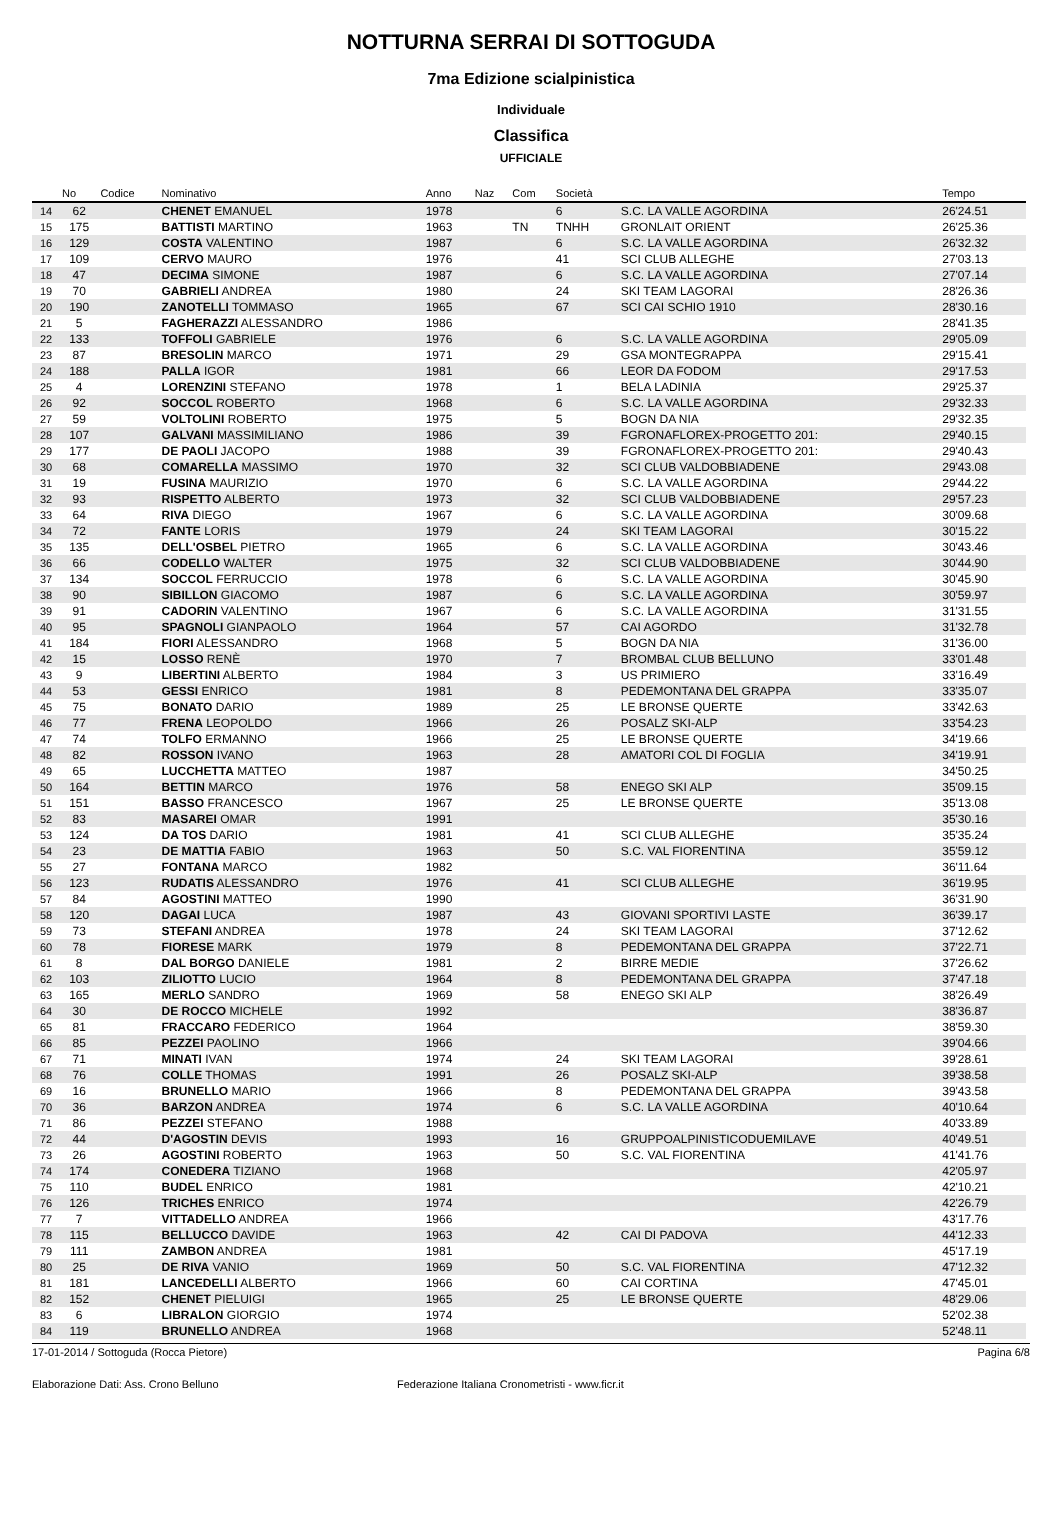NOTTURNA SERRAI DI SOTTOGUDA
7ma Edizione scialpinistica
Individuale
Classifica
UFFICIALE
| | No | Codice | Nominativo | Anno | Naz | Com | Società | | Tempo | |
| --- | --- | --- | --- | --- | --- | --- | --- | --- | --- | --- |
| 14 | 62 | | CHENET EMANUEL | 1978 | | | 6 | S.C. LA VALLE AGORDINA | 26'24.51 | |
| 15 | 175 | | BATTISTI MARTINO | 1963 | | TN | TNHH | GRONLAIT ORIENT | 26'25.36 | |
| 16 | 129 | | COSTA VALENTINO | 1987 | | | 6 | S.C. LA VALLE AGORDINA | 26'32.32 | |
| 17 | 109 | | CERVO MAURO | 1976 | | | 41 | SCI CLUB ALLEGHE | 27'03.13 | |
| 18 | 47 | | DECIMA SIMONE | 1987 | | | 6 | S.C. LA VALLE AGORDINA | 27'07.14 | |
| 19 | 70 | | GABRIELI ANDREA | 1980 | | | 24 | SKI TEAM LAGORAI | 28'26.36 | |
| 20 | 190 | | ZANOTELLI TOMMASO | 1965 | | | 67 | SCI CAI SCHIO 1910 | 28'30.16 | |
| 21 | 5 | | FAGHERAZZI ALESSANDRO | 1986 | | | | | 28'41.35 | |
| 22 | 133 | | TOFFOLI GABRIELE | 1976 | | | 6 | S.C. LA VALLE AGORDINA | 29'05.09 | |
| 23 | 87 | | BRESOLIN MARCO | 1971 | | | 29 | GSA MONTEGRAPPA | 29'15.41 | |
| 24 | 188 | | PALLA IGOR | 1981 | | | 66 | LEOR DA FODOM | 29'17.53 | |
| 25 | 4 | | LORENZINI STEFANO | 1978 | | | 1 | BELA LADINIA | 29'25.37 | |
| 26 | 92 | | SOCCOL ROBERTO | 1968 | | | 6 | S.C. LA VALLE AGORDINA | 29'32.33 | |
| 27 | 59 | | VOLTOLINI ROBERTO | 1975 | | | 5 | BOGN DA NIA | 29'32.35 | |
| 28 | 107 | | GALVANI MASSIMILIANO | 1986 | | | 39 | FGRONAFLOREX-PROGETTO 201: | 29'40.15 | |
| 29 | 177 | | DE PAOLI JACOPO | 1988 | | | 39 | FGRONAFLOREX-PROGETTO 201: | 29'40.43 | |
| 30 | 68 | | COMARELLA MASSIMO | 1970 | | | 32 | SCI CLUB VALDOBBIADENE | 29'43.08 | |
| 31 | 19 | | FUSINA MAURIZIO | 1970 | | | 6 | S.C. LA VALLE AGORDINA | 29'44.22 | |
| 32 | 93 | | RISPETTO ALBERTO | 1973 | | | 32 | SCI CLUB VALDOBBIADENE | 29'57.23 | |
| 33 | 64 | | RIVA DIEGO | 1967 | | | 6 | S.C. LA VALLE AGORDINA | 30'09.68 | |
| 34 | 72 | | FANTE LORIS | 1979 | | | 24 | SKI TEAM LAGORAI | 30'15.22 | |
| 35 | 135 | | DELL'OSBEL PIETRO | 1965 | | | 6 | S.C. LA VALLE AGORDINA | 30'43.46 | |
| 36 | 66 | | CODELLO WALTER | 1975 | | | 32 | SCI CLUB VALDOBBIADENE | 30'44.90 | |
| 37 | 134 | | SOCCOL FERRUCCIO | 1978 | | | 6 | S.C. LA VALLE AGORDINA | 30'45.90 | |
| 38 | 90 | | SIBILLON GIACOMO | 1987 | | | 6 | S.C. LA VALLE AGORDINA | 30'59.97 | |
| 39 | 91 | | CADORIN VALENTINO | 1967 | | | 6 | S.C. LA VALLE AGORDINA | 31'31.55 | |
| 40 | 95 | | SPAGNOLI GIANPAOLO | 1964 | | | 57 | CAI AGORDO | 31'32.78 | |
| 41 | 184 | | FIORI ALESSANDRO | 1968 | | | 5 | BOGN DA NIA | 31'36.00 | |
| 42 | 15 | | LOSSO RENÈ | 1970 | | | 7 | BROMBAL CLUB BELLUNO | 33'01.48 | |
| 43 | 9 | | LIBERTINI ALBERTO | 1984 | | | 3 | US PRIMIERO | 33'16.49 | |
| 44 | 53 | | GESSI ENRICO | 1981 | | | 8 | PEDEMONTANA DEL GRAPPA | 33'35.07 | |
| 45 | 75 | | BONATO DARIO | 1989 | | | 25 | LE BRONSE QUERTE | 33'42.63 | |
| 46 | 77 | | FRENA LEOPOLDO | 1966 | | | 26 | POSALZ SKI-ALP | 33'54.23 | |
| 47 | 74 | | TOLFO ERMANNO | 1966 | | | 25 | LE BRONSE QUERTE | 34'19.66 | |
| 48 | 82 | | ROSSON IVANO | 1963 | | | 28 | AMATORI COL DI FOGLIA | 34'19.91 | |
| 49 | 65 | | LUCCHETTA MATTEO | 1987 | | | | | 34'50.25 | |
| 50 | 164 | | BETTIN MARCO | 1976 | | | 58 | ENEGO SKI ALP | 35'09.15 | |
| 51 | 151 | | BASSO FRANCESCO | 1967 | | | 25 | LE BRONSE QUERTE | 35'13.08 | |
| 52 | 83 | | MASAREI OMAR | 1991 | | | | | 35'30.16 | |
| 53 | 124 | | DA TOS DARIO | 1981 | | | 41 | SCI CLUB ALLEGHE | 35'35.24 | |
| 54 | 23 | | DE MATTIA FABIO | 1963 | | | 50 | S.C. VAL FIORENTINA | 35'59.12 | |
| 55 | 27 | | FONTANA MARCO | 1982 | | | | | 36'11.64 | |
| 56 | 123 | | RUDATIS ALESSANDRO | 1976 | | | 41 | SCI CLUB ALLEGHE | 36'19.95 | |
| 57 | 84 | | AGOSTINI MATTEO | 1990 | | | | | 36'31.90 | |
| 58 | 120 | | DAGAI LUCA | 1987 | | | 43 | GIOVANI SPORTIVI LASTE | 36'39.17 | |
| 59 | 73 | | STEFANI ANDREA | 1978 | | | 24 | SKI TEAM LAGORAI | 37'12.62 | |
| 60 | 78 | | FIORESE MARK | 1979 | | | 8 | PEDEMONTANA DEL GRAPPA | 37'22.71 | |
| 61 | 8 | | DAL BORGO DANIELE | 1981 | | | 2 | BIRRE MEDIE | 37'26.62 | |
| 62 | 103 | | ZILIOTTO LUCIO | 1964 | | | 8 | PEDEMONTANA DEL GRAPPA | 37'47.18 | |
| 63 | 165 | | MERLO SANDRO | 1969 | | | 58 | ENEGO SKI ALP | 38'26.49 | |
| 64 | 30 | | DE ROCCO MICHELE | 1992 | | | | | 38'36.87 | |
| 65 | 81 | | FRACCARO FEDERICO | 1964 | | | | | 38'59.30 | |
| 66 | 85 | | PEZZEI PAOLINO | 1966 | | | | | 39'04.66 | |
| 67 | 71 | | MINATI IVAN | 1974 | | | 24 | SKI TEAM LAGORAI | 39'28.61 | |
| 68 | 76 | | COLLE THOMAS | 1991 | | | 26 | POSALZ SKI-ALP | 39'38.58 | |
| 69 | 16 | | BRUNELLO MARIO | 1966 | | | 8 | PEDEMONTANA DEL GRAPPA | 39'43.58 | |
| 70 | 36 | | BARZON ANDREA | 1974 | | | 6 | S.C. LA VALLE AGORDINA | 40'10.64 | |
| 71 | 86 | | PEZZEI STEFANO | 1988 | | | | | 40'33.89 | |
| 72 | 44 | | D'AGOSTIN DEVIS | 1993 | | | 16 | GRUPPOALPINISTICODUEMILAVE | 40'49.51 | |
| 73 | 26 | | AGOSTINI ROBERTO | 1963 | | | 50 | S.C. VAL FIORENTINA | 41'41.76 | |
| 74 | 174 | | CONEDERA TIZIANO | 1968 | | | | | 42'05.97 | |
| 75 | 110 | | BUDEL ENRICO | 1981 | | | | | 42'10.21 | |
| 76 | 126 | | TRICHES ENRICO | 1974 | | | | | 42'26.79 | |
| 77 | 7 | | VITTADELLO ANDREA | 1966 | | | | | 43'17.76 | |
| 78 | 115 | | BELLUCCO DAVIDE | 1963 | | | 42 | CAI DI PADOVA | 44'12.33 | |
| 79 | 111 | | ZAMBON ANDREA | 1981 | | | | | 45'17.19 | |
| 80 | 25 | | DE RIVA VANIO | 1969 | | | 50 | S.C. VAL FIORENTINA | 47'12.32 | |
| 81 | 181 | | LANCEDELLI ALBERTO | 1966 | | | 60 | CAI CORTINA | 47'45.01 | |
| 82 | 152 | | CHENET PIELUIGI | 1965 | | | 25 | LE BRONSE QUERTE | 48'29.06 | |
| 83 | 6 | | LIBRALON GIORGIO | 1974 | | | | | 52'02.38 | |
| 84 | 119 | | BRUNELLO ANDREA | 1968 | | | | | 52'48.11 | |
17-01-2014 / Sottoguda (Rocca Pietore) Pagina 6/8
Elaborazione Dati: Ass. Crono Belluno Federazione Italiana Cronometristi - www.ficr.it